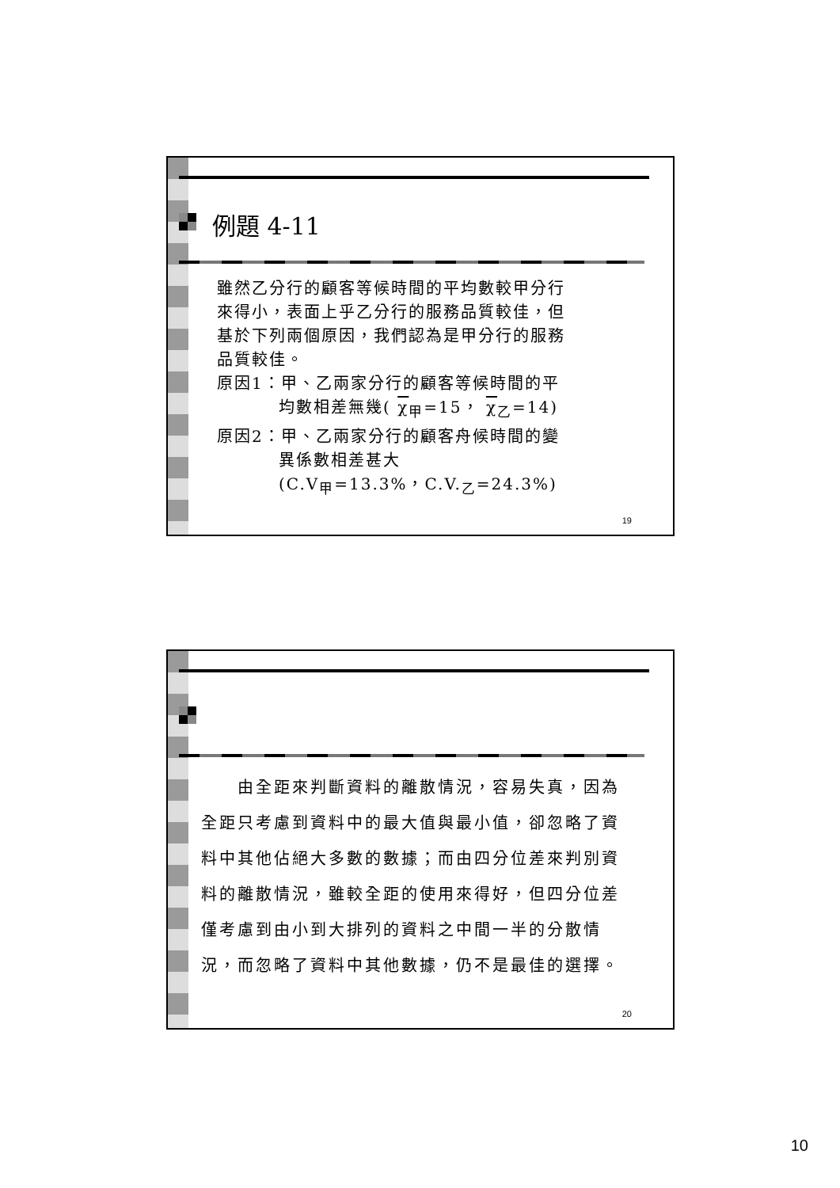例題 4-11
雖然乙分行的顧客等候時間的平均數較甲分行
來得小，表面上乎乙分行的服務品質較佳，但
基於下列兩個原因，我們認為是甲分行的服務
品質較佳。
原因1：甲、乙兩家分行的顧客等候時間的平
    均數相差無幾( χ<sub>甲</sub>=15， χ<sub>乙</sub>=14)
原因2：甲、乙兩家分行的顧客舟候時間的變
    異係數相差甚大
    (C.V<sub>甲</sub>=13.3%，C.V.<sub>乙</sub>=24.3%)
19
  由全距來判斷資料的離散情況，容易失真，因為全距只考慮到資料中的最大值與最小值，卻忽略了資料中其他佔絕大多數的數據；而由四分位差來判別資料的離散情況，雖較全距的使用來得好，但四分位差僅考慮到由小到大排列的資料之中間一半的分散情況，而忽略了資料中其他數據，仍不是最佳的選擇。
20
10